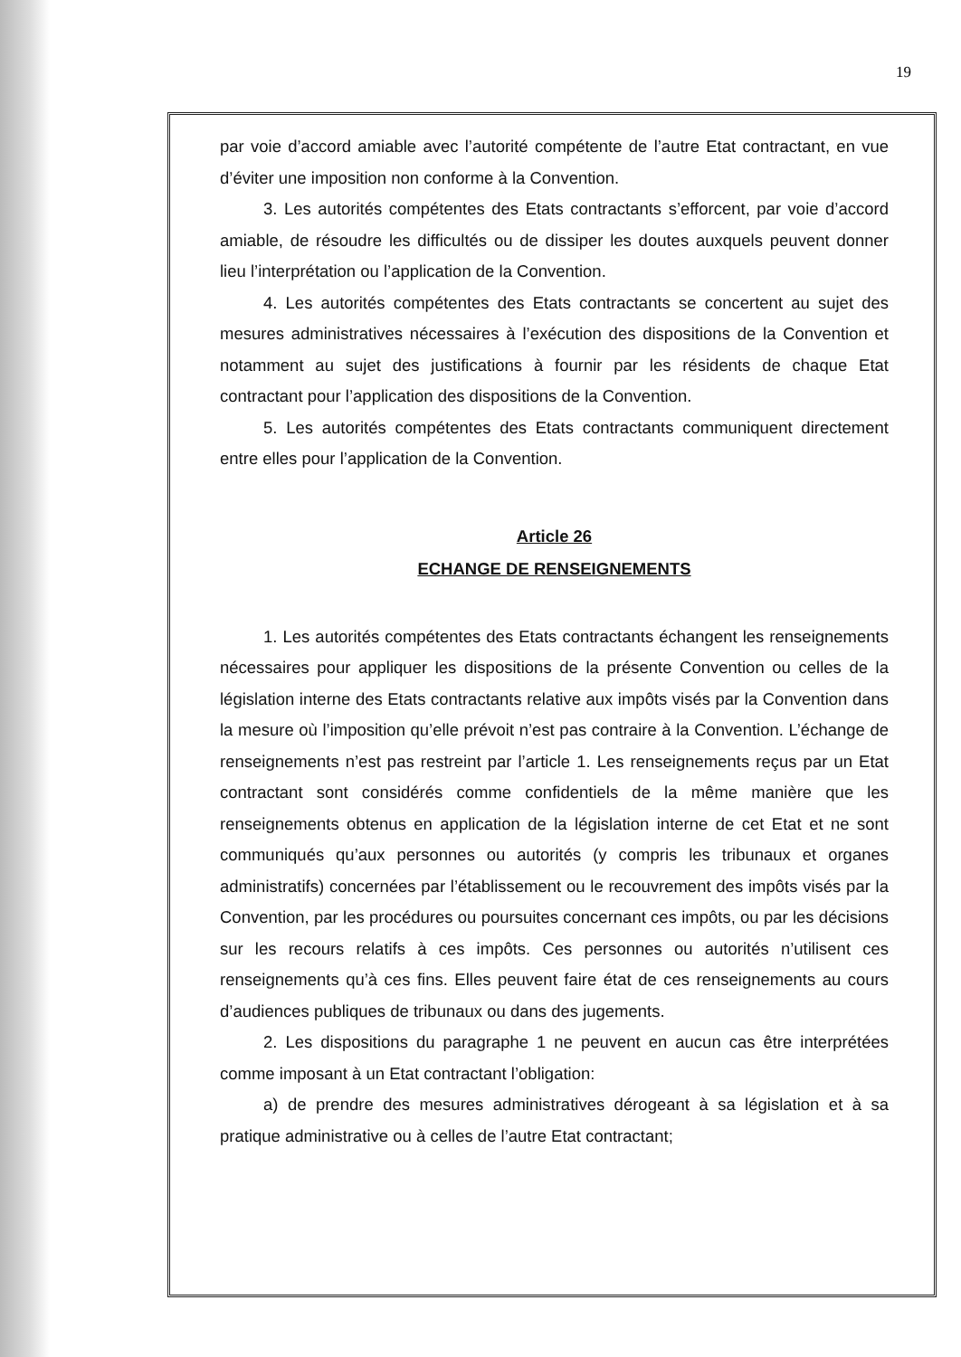19
par voie d’accord amiable avec l’autorité compétente de l’autre Etat contractant, en vue d’éviter une imposition non conforme à la Convention.
3. Les autorités compétentes des Etats contractants s’efforcent, par voie d’accord amiable, de résoudre les difficultés ou de dissiper les doutes auxquels peuvent donner lieu l’interprétation ou l’application de la Convention.
4. Les autorités compétentes des Etats contractants se concertent au sujet des mesures administratives nécessaires à l’exécution des dispositions de la Convention et notamment au sujet des justifications à fournir par les résidents de chaque Etat contractant pour l’application des dispositions de la Convention.
5. Les autorités compétentes des Etats contractants communiquent directement entre elles pour l’application de la Convention.
Article 26
ECHANGE DE RENSEIGNEMENTS
1. Les autorités compétentes des Etats contractants échangent les renseignements nécessaires pour appliquer les dispositions de la présente Convention ou celles de la législation interne des Etats contractants relative aux impôts visés par la Convention dans la mesure où l’imposition qu’elle prévoit n’est pas contraire à la Convention. L’échange de renseignements n’est pas restreint par l’article 1. Les renseignements reçus par un Etat contractant sont considérés comme confidentiels de la même manière que les renseignements obtenus en application de la législation interne de cet Etat et ne sont communiqués qu’aux personnes ou autorités (y compris les tribunaux et organes administratifs) concernées par l’établissement ou le recouvrement des impôts visés par la Convention, par les procédures ou poursuites concernant ces impôts, ou par les décisions sur les recours relatifs à ces impôts. Ces personnes ou autorités n’utilisent ces renseignements qu’à ces fins. Elles peuvent faire état de ces renseignements au cours d’audiences publiques de tribunaux ou dans des jugements.
2. Les dispositions du paragraphe 1 ne peuvent en aucun cas être interprétées comme imposant à un Etat contractant l’obligation:
a) de prendre des mesures administratives dérogeant à sa législation et à sa pratique administrative ou à celles de l’autre Etat contractant;